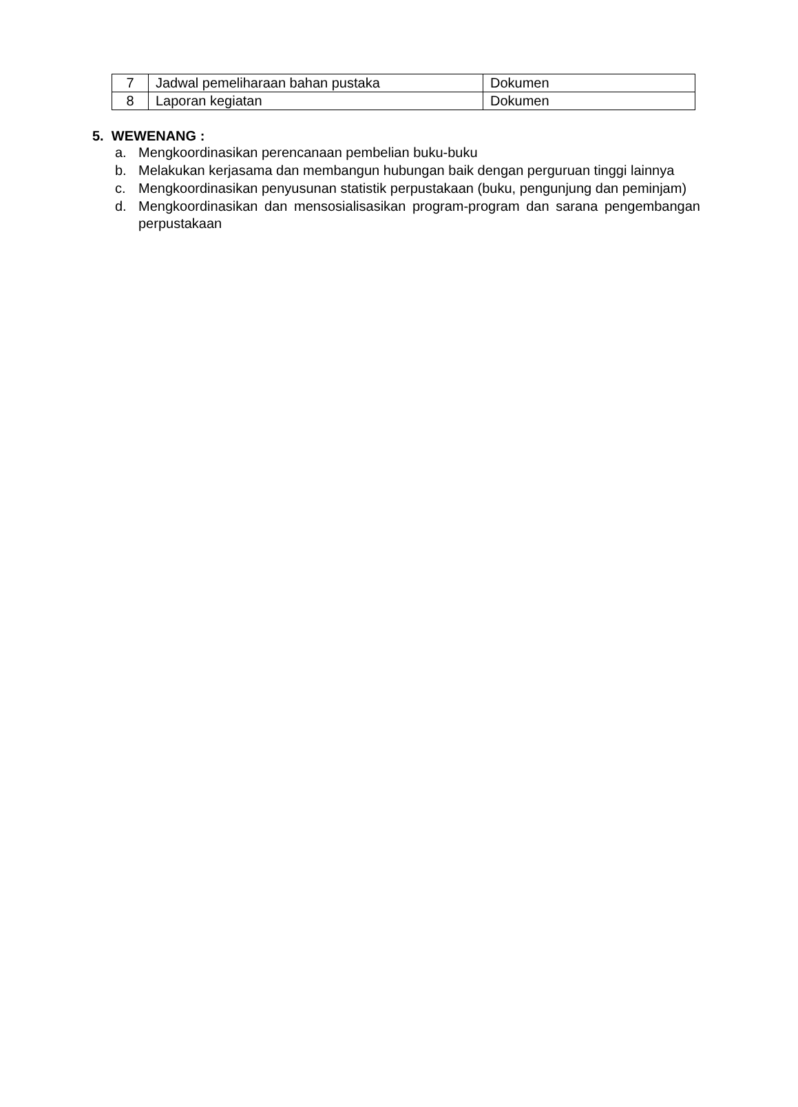| 7 | Jadwal pemeliharaan bahan pustaka | Dokumen |
| 8 | Laporan kegiatan | Dokumen |
5. WEWENANG :
a. Mengkoordinasikan perencanaan pembelian buku-buku
b. Melakukan kerjasama dan membangun hubungan baik dengan perguruan tinggi lainnya
c. Mengkoordinasikan penyusunan statistik perpustakaan (buku, pengunjung dan peminjam)
d. Mengkoordinasikan dan mensosialisasikan program-program dan sarana pengembangan perpustakaan